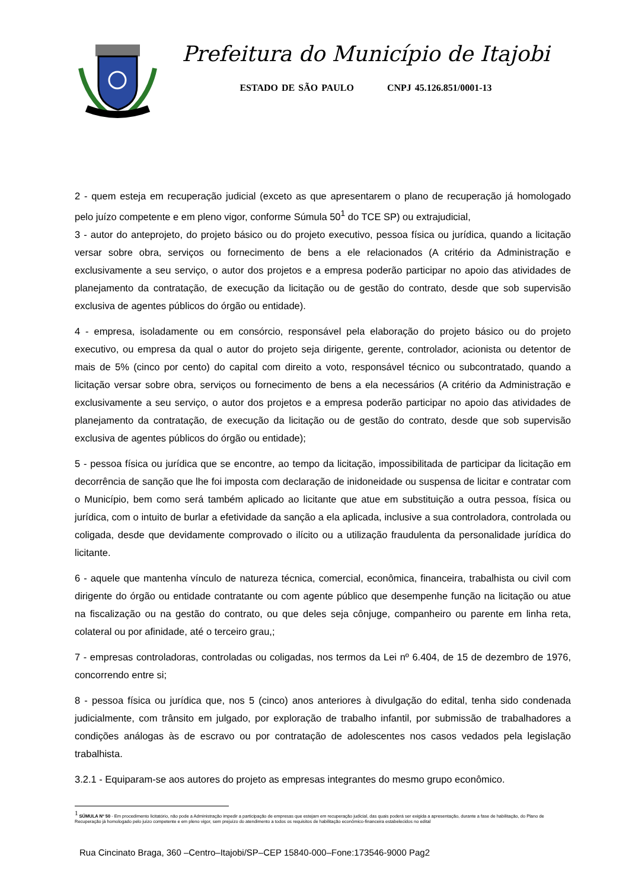Prefeitura do Município de Itajobi
ESTADO DE SÃO PAULO CNPJ 45.126.851/0001-13
2 - quem esteja em recuperação judicial (exceto as que apresentarem o plano de recuperação já homologado pelo juízo competente e em pleno vigor, conforme Súmula 50<sup>1</sup> do TCE SP) ou extrajudicial,
3 - autor do anteprojeto, do projeto básico ou do projeto executivo, pessoa física ou jurídica, quando a licitação versar sobre obra, serviços ou fornecimento de bens a ele relacionados (A critério da Administração e exclusivamente a seu serviço, o autor dos projetos e a empresa poderão participar no apoio das atividades de planejamento da contratação, de execução da licitação ou de gestão do contrato, desde que sob supervisão exclusiva de agentes públicos do órgão ou entidade).
4 - empresa, isoladamente ou em consórcio, responsável pela elaboração do projeto básico ou do projeto executivo, ou empresa da qual o autor do projeto seja dirigente, gerente, controlador, acionista ou detentor de mais de 5% (cinco por cento) do capital com direito a voto, responsável técnico ou subcontratado, quando a licitação versar sobre obra, serviços ou fornecimento de bens a ela necessários (A critério da Administração e exclusivamente a seu serviço, o autor dos projetos e a empresa poderão participar no apoio das atividades de planejamento da contratação, de execução da licitação ou de gestão do contrato, desde que sob supervisão exclusiva de agentes públicos do órgão ou entidade);
5 - pessoa física ou jurídica que se encontre, ao tempo da licitação, impossibilitada de participar da licitação em decorrência de sanção que lhe foi imposta com declaração de inidoneidade ou suspensa de licitar e contratar com o Município, bem como será também aplicado ao licitante que atue em substituição a outra pessoa, física ou jurídica, com o intuito de burlar a efetividade da sanção a ela aplicada, inclusive a sua controladora, controlada ou coligada, desde que devidamente comprovado o ilícito ou a utilização fraudulenta da personalidade jurídica do licitante.
6 - aquele que mantenha vínculo de natureza técnica, comercial, econômica, financeira, trabalhista ou civil com dirigente do órgão ou entidade contratante ou com agente público que desempenhe função na licitação ou atue na fiscalização ou na gestão do contrato, ou que deles seja cônjuge, companheiro ou parente em linha reta, colateral ou por afinidade, até o terceiro grau,;
7 - empresas controladoras, controladas ou coligadas, nos termos da Lei nº 6.404, de 15 de dezembro de 1976, concorrendo entre si;
8 - pessoa física ou jurídica que, nos 5 (cinco) anos anteriores à divulgação do edital, tenha sido condenada judicialmente, com trânsito em julgado, por exploração de trabalho infantil, por submissão de trabalhadores a condições análogas às de escravo ou por contratação de adolescentes nos casos vedados pela legislação trabalhista.
3.2.1 - Equiparam-se aos autores do projeto as empresas integrantes do mesmo grupo econômico.
<sup>1</sup> SÚMULA Nº 50 - Em procedimento licitatório, não pode a Administração impedir a participação de empresas que estejam em recuperação judicial, das quais poderá ser exigida a apresentação, durante a fase de habilitação, do Plano de Recuperação já homologado pelo juízo competente e em pleno vigor, sem prejuízo do atendimento a todos os requisitos de habilitação econômico-financeira estabelecidos no edital
Rua Cincinato Braga, 360 –Centro–Itajobi/SP–CEP 15840-000–Fone:173546-9000 Pag2